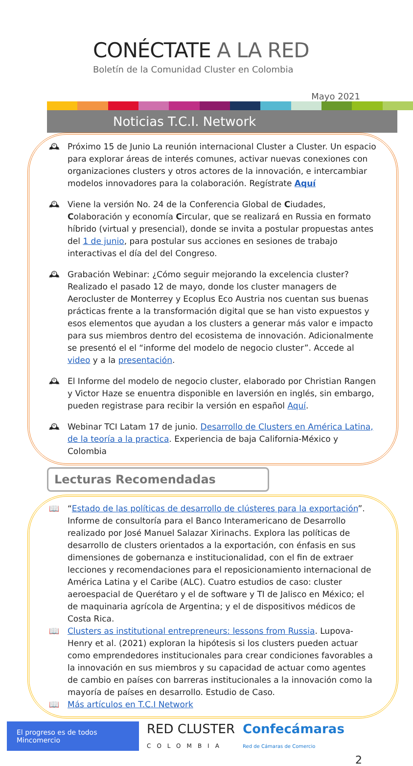CONÉCTATE A LA RED
Boletín de la Comunidad Cluster en Colombia
Mayo 2021
Noticias T.C.I. Network
🕰 Próximo 15 de Junio La reunión internacional Cluster a Cluster. Un espacio para explorar áreas de interés comunes, activar nuevas conexiones con organizaciones clusters y otros actores de la innovación, e intercambiar modelos innovadores para la colaboración. Regístrate Aquí
🕰 Viene la versión No. 24 de la Conferencia Global de Ciudades, Colaboración y economía Circular, que se realizará en Russia en formato híbrido (virtual y presencial), donde se invita a postular propuestas antes del 1 de junio, para postular sus acciones en sesiones de trabajo interactivas el día del del Congreso.
🕰 Grabación Webinar: ¿Cómo seguir mejorando la excelencia cluster? Realizado el pasado 12 de mayo, donde los cluster managers de Aerocluster de Monterrey y Ecoplus Eco Austria nos cuentan sus buenas prácticas frente a la transformación digital que se han visto expuestos y esos elementos que ayudan a los clusters a generar más valor e impacto para sus miembros dentro del ecosistema de innovación. Adicionalmente se presentó el el “informe del modelo de negocio cluster”. Accede al video y a la presentación.
🕰 El Informe del modelo de negocio cluster, elaborado por Christian Rangen y Victor Haze se enuentra disponible en laversión en inglés, sin embargo, pueden registrase para recibir la versión en español Aquí.
🕰 Webinar TCI Latam 17 de junio. Desarrollo de Clusters en América Latina, de la teoría a la practica. Experiencia de baja California-México y Colombia
Lecturas Recomendadas
📖 “Estado de las políticas de desarrollo de clústeres para la exportación”. Informe de consultoría para el Banco Interamericano de Desarrollo realizado por José Manuel Salazar Xirinachs. Explora las políticas de desarrollo de clusters orientados a la exportación, con énfasis en sus dimensiones de gobernanza e institucionalidad, con el fin de extraer lecciones y recomendaciones para el reposicionamiento internacional de América Latina y el Caribe (ALC). Cuatro estudios de caso: cluster aeroespacial de Querétaro y el de software y TI de Jalisco en México; el de maquinaria agrícola de Argentina; y el de dispositivos médicos de Costa Rica.
📖 Clusters as institutional entrepreneurs: lessons from Russia. Lupova-Henry et al. (2021) exploran la hipótesis si los clusters pueden actuar como emprendedores institucionales para crear condiciones favorables a la innovación en sus miembros y su capacidad de actuar como agentes de cambio en países con barreras institucionales a la innovación como la mayoría de países en desarrollo. Estudio de Caso.
📖 Más artículos en T.C.I Network
El progreso es de todos Mincomercio
RED CLUSTER
COLOMBIA
Confecámaras
Red de Cámaras de Comercio
2